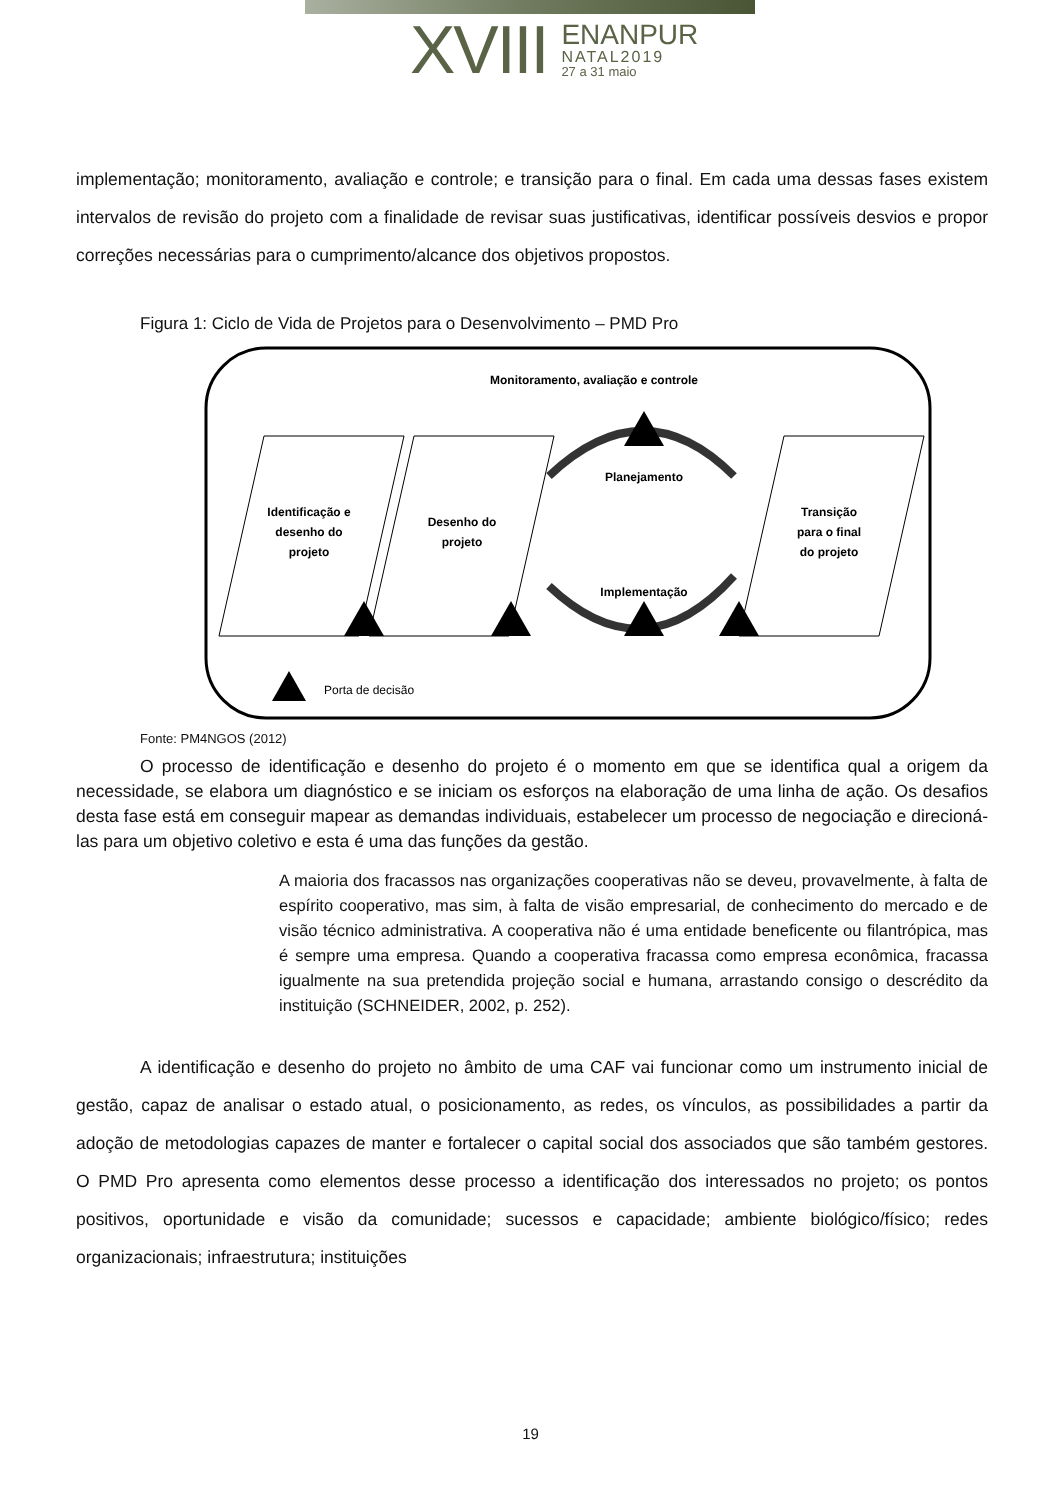XVIII
ENANPUR
NATAL2019
27 a 31 maio
implementação; monitoramento, avaliação e controle; e transição para o final. Em cada uma dessas fases existem intervalos de revisão do projeto com a finalidade de revisar suas justificativas, identificar possíveis desvios e propor correções necessárias para o cumprimento/alcance dos objetivos propostos.
Figura 1: Ciclo de Vida de Projetos para o Desenvolvimento – PMD Pro
Monitoramento, avaliação e controle
Identificação e
desenho do
projeto
Desenho do
projeto
Transição
para o final
do projeto
Planejamento
Implementação
Porta de decisão
Fonte: PM4NGOS (2012)
O processo de identificação e desenho do projeto é o momento em que se identifica qual a origem da necessidade, se elabora um diagnóstico e se iniciam os esforços na elaboração de uma linha de ação. Os desafios desta fase está em conseguir mapear as demandas individuais, estabelecer um processo de negociação e direcioná-las para um objetivo coletivo e esta é uma das funções da gestão.
A maioria dos fracassos nas organizações cooperativas não se deveu, provavelmente, à falta de espírito cooperativo, mas sim, à falta de visão empresarial, de conhecimento do mercado e de visão técnico administrativa. A cooperativa não é uma entidade beneficente ou filantrópica, mas é sempre uma empresa. Quando a cooperativa fracassa como empresa econômica, fracassa igualmente na sua pretendida projeção social e humana, arrastando consigo o descrédito da instituição (SCHNEIDER, 2002, p. 252).
A identificação e desenho do projeto no âmbito de uma CAF vai funcionar como um instrumento inicial de gestão, capaz de analisar o estado atual, o posicionamento, as redes, os vínculos, as possibilidades a partir da adoção de metodologias capazes de manter e fortalecer o capital social dos associados que são também gestores. O PMD Pro apresenta como elementos desse processo a identificação dos interessados no projeto; os pontos positivos, oportunidade e visão da comunidade; sucessos e capacidade; ambiente biológico/físico; redes organizacionais; infraestrutura; instituições
19